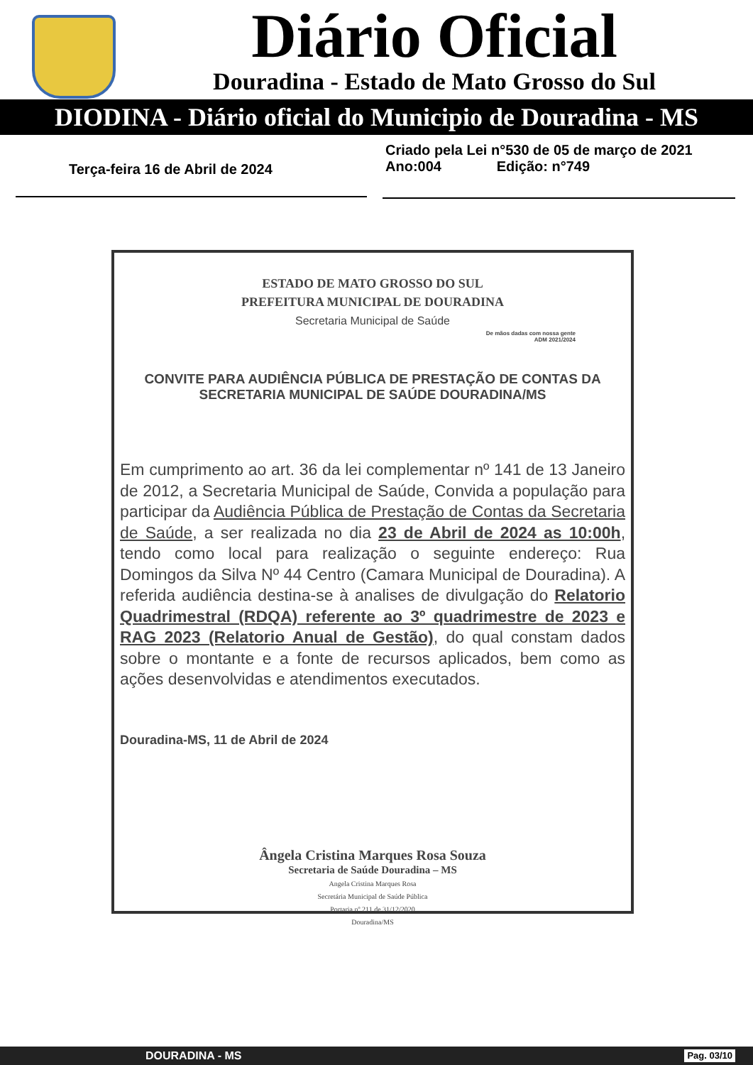Diário Oficial
Douradina - Estado de Mato Grosso do Sul
DIODINA - Diário oficial do Municipio de Douradina - MS
Terça-feira 16 de Abril de 2024 Criado pela Lei n°530 de 05 de março de 2021
Ano:004 Edição: n°749
ESTADO DE MATO GROSSO DO SUL
PREFEITURA MUNICIPAL DE DOURADINA
Secretaria Municipal de Saúde
De mãos dadas com nossa gente
ADM 2021/2024
CONVITE PARA AUDIÊNCIA PÚBLICA DE PRESTAÇÃO DE CONTAS DA SECRETARIA MUNICIPAL DE SAÚDE DOURADINA/MS
Em cumprimento ao art. 36 da lei complementar nº 141 de 13 Janeiro de 2012, a Secretaria Municipal de Saúde, Convida a população para participar da Audiência Pública de Prestação de Contas da Secretaria de Saúde, a ser realizada no dia 23 de Abril de 2024 as 10:00h, tendo como local para realização o seguinte endereço: Rua Domingos da Silva Nº 44 Centro (Camara Municipal de Douradina). A referida audiência destina-se à analises de divulgação do Relatorio Quadrimestral (RDQA) referente ao 3º quadrimestre de 2023 e RAG 2023 (Relatorio Anual de Gestão), do qual constam dados sobre o montante e a fonte de recursos aplicados, bem como as ações desenvolvidas e atendimentos executados.
Douradina-MS, 11 de Abril de 2024
Ângela Cristina Marques Rosa Souza
Secretaria de Saúde Douradina – MS
Angela Cristina Marques Rosa
Secretária Municipal de Saúde Pública
Portaria nº 211 de 31/12/2020
Douradina/MS
DOURADINA - MS Pag. 03/10